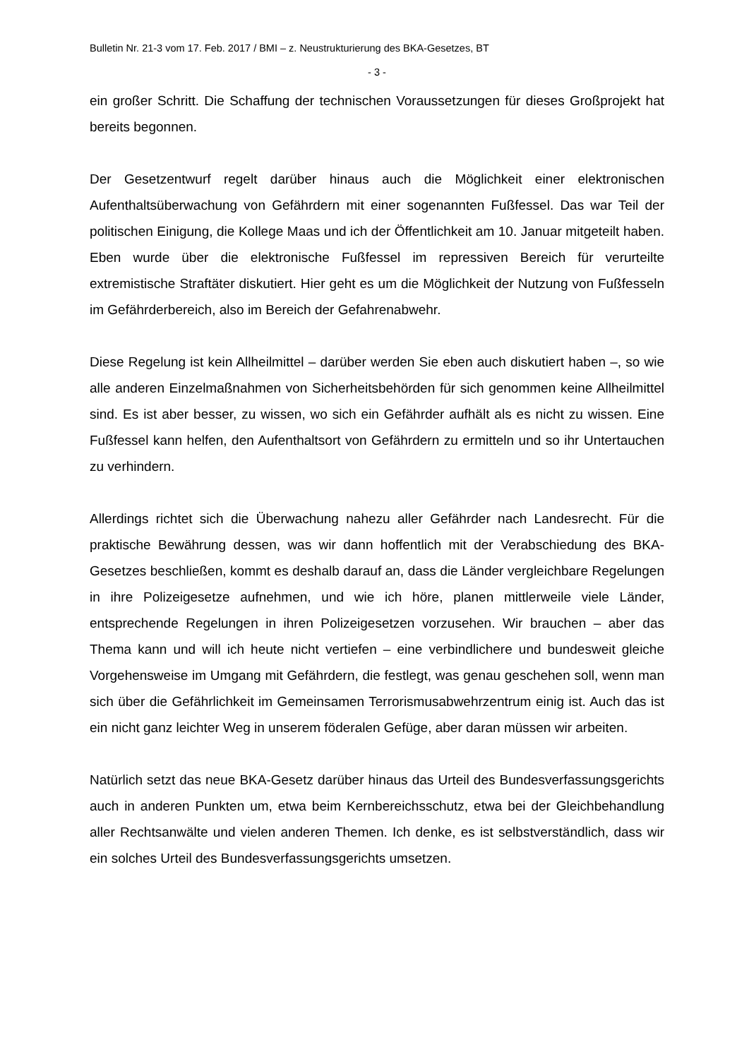Bulletin Nr. 21-3 vom 17. Feb. 2017 / BMI – z. Neustrukturierung des BKA-Gesetzes, BT
- 3 -
ein großer Schritt. Die Schaffung der technischen Voraussetzungen für dieses Großprojekt hat bereits begonnen.
Der Gesetzentwurf regelt darüber hinaus auch die Möglichkeit einer elektronischen Aufenthaltsüberwachung von Gefährdern mit einer sogenannten Fußfessel. Das war Teil der politischen Einigung, die Kollege Maas und ich der Öffentlichkeit am 10. Januar mitgeteilt haben. Eben wurde über die elektronische Fußfessel im repressiven Bereich für verurteilte extremistische Straftäter diskutiert. Hier geht es um die Möglichkeit der Nutzung von Fußfesseln im Gefährderbereich, also im Bereich der Gefahrenabwehr.
Diese Regelung ist kein Allheilmittel – darüber werden Sie eben auch diskutiert haben –, so wie alle anderen Einzelmaßnahmen von Sicherheitsbehörden für sich genommen keine Allheilmittel sind. Es ist aber besser, zu wissen, wo sich ein Gefährder aufhält als es nicht zu wissen. Eine Fußfessel kann helfen, den Aufenthaltsort von Gefährdern zu ermitteln und so ihr Untertauchen zu verhindern.
Allerdings richtet sich die Überwachung nahezu aller Gefährder nach Landesrecht. Für die praktische Bewährung dessen, was wir dann hoffentlich mit der Verabschiedung des BKA-Gesetzes beschließen, kommt es deshalb darauf an, dass die Länder vergleichbare Regelungen in ihre Polizeigesetze aufnehmen, und wie ich höre, planen mittlerweile viele Länder, entsprechende Regelungen in ihren Polizeigesetzen vorzusehen. Wir brauchen – aber das Thema kann und will ich heute nicht vertiefen – eine verbindlichere und bundesweit gleiche Vorgehensweise im Umgang mit Gefährdern, die festlegt, was genau geschehen soll, wenn man sich über die Gefährlichkeit im Gemeinsamen Terrorismusabwehrzentrum einig ist. Auch das ist ein nicht ganz leichter Weg in unserem föderalen Gefüge, aber daran müssen wir arbeiten.
Natürlich setzt das neue BKA-Gesetz darüber hinaus das Urteil des Bundesverfassungsgerichts auch in anderen Punkten um, etwa beim Kernbereichsschutz, etwa bei der Gleichbehandlung aller Rechtsanwälte und vielen anderen Themen. Ich denke, es ist selbstverständlich, dass wir ein solches Urteil des Bundesverfassungsgerichts umsetzen.